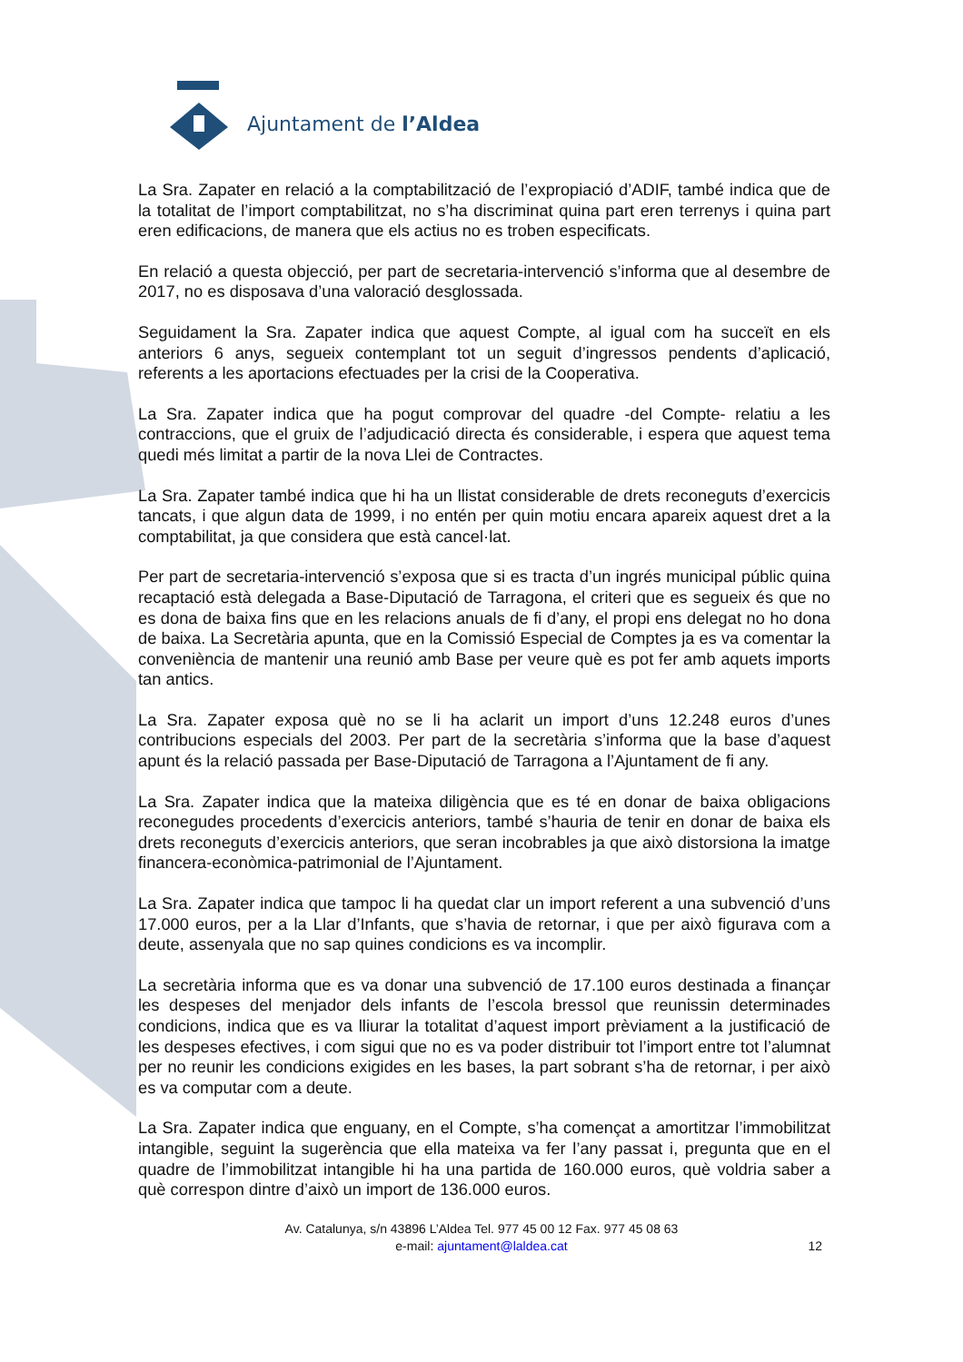Ajuntament de l’Aldea
La Sra. Zapater en relació a la comptabilització de l’expropiació d’ADIF, també indica que de la totalitat de l’import comptabilitzat, no s’ha discriminat quina part eren terrenys i quina part eren edificacions, de manera que els actius no es troben especificats.
En relació a questa objecció, per part de secretaria-intervenció s’informa que al desembre de 2017, no es disposava d’una valoració desglossada.
Seguidament la Sra. Zapater indica que aquest Compte, al igual com ha succeït en els anteriors 6 anys, segueix contemplant tot un seguit d’ingressos pendents d’aplicació, referents a les aportacions efectuades per la crisi de la Cooperativa.
La Sra. Zapater indica que ha pogut comprovar del quadre -del Compte- relatiu a les contraccions, que el gruix de l’adjudicació directa és considerable, i espera que aquest tema quedi més limitat a partir de la nova Llei de Contractes.
La Sra. Zapater també indica que hi ha un llistat considerable de drets reconeguts d’exercicis tancats, i que algun data de 1999, i no entén per quin motiu encara apareix aquest dret a la comptabilitat, ja que considera que està cancel·lat.
Per part de secretaria-intervenció s’exposa que si es tracta d’un ingrés municipal públic quina recaptació està delegada a Base-Diputació de Tarragona, el criteri que es segueix és que no es dona de baixa fins que en les relacions anuals de fi d’any, el propi ens delegat no ho dona de baixa. La Secretària apunta, que en la Comissió Especial de Comptes ja es va comentar la conveniència de mantenir una reunió amb Base per veure què es pot fer amb aquets imports tan antics.
La Sra. Zapater exposa què no se li ha aclarit un import d’uns 12.248 euros d’unes contribucions especials del 2003. Per part de la secretària s’informa que la base d’aquest apunt és la relació passada per Base-Diputació de Tarragona a l’Ajuntament de fi any.
La Sra. Zapater indica que la mateixa diligència que es té en donar de baixa obligacions reconegudes procedents d’exercicis anteriors, també s’hauria de tenir en donar de baixa els drets reconeguts d’exercicis anteriors, que seran incobrables ja que això distorsiona la imatge financera-econòmica-patrimonial de l’Ajuntament.
La Sra. Zapater indica que tampoc li ha quedat clar un import referent a una subvenció d’uns 17.000 euros, per a la Llar d’Infants, que s’havia de retornar, i que per això figurava com a deute, assenyala que no sap quines condicions es va incomplir.
La secretària informa que es va donar una subvenció de 17.100 euros destinada a finançar les despeses del menjador dels infants de l’escola bressol que reunissin determinades condicions, indica que es va lliurar la totalitat d’aquest import prèviament a la justificació de les despeses efectives, i com sigui que no es va poder distribuir tot l’import entre tot l’alumnat per no reunir les condicions exigides en les bases, la part sobrant s’ha de retornar, i per això es va computar com a deute.
La Sra. Zapater indica que enguany, en el Compte, s’ha començat a amortitzar l’immobilitzat intangible, seguint la sugerència que ella mateixa va fer l’any passat i, pregunta que en el quadre de l’immobilitzat intangible hi ha una partida de 160.000 euros, què voldria saber a què correspon dintre d’això un import de 136.000 euros.
Av. Catalunya, s/n 43896 L’Aldea Tel. 977 45 00 12 Fax. 977 45 08 63
e-mail: ajuntament@laldea.cat
12